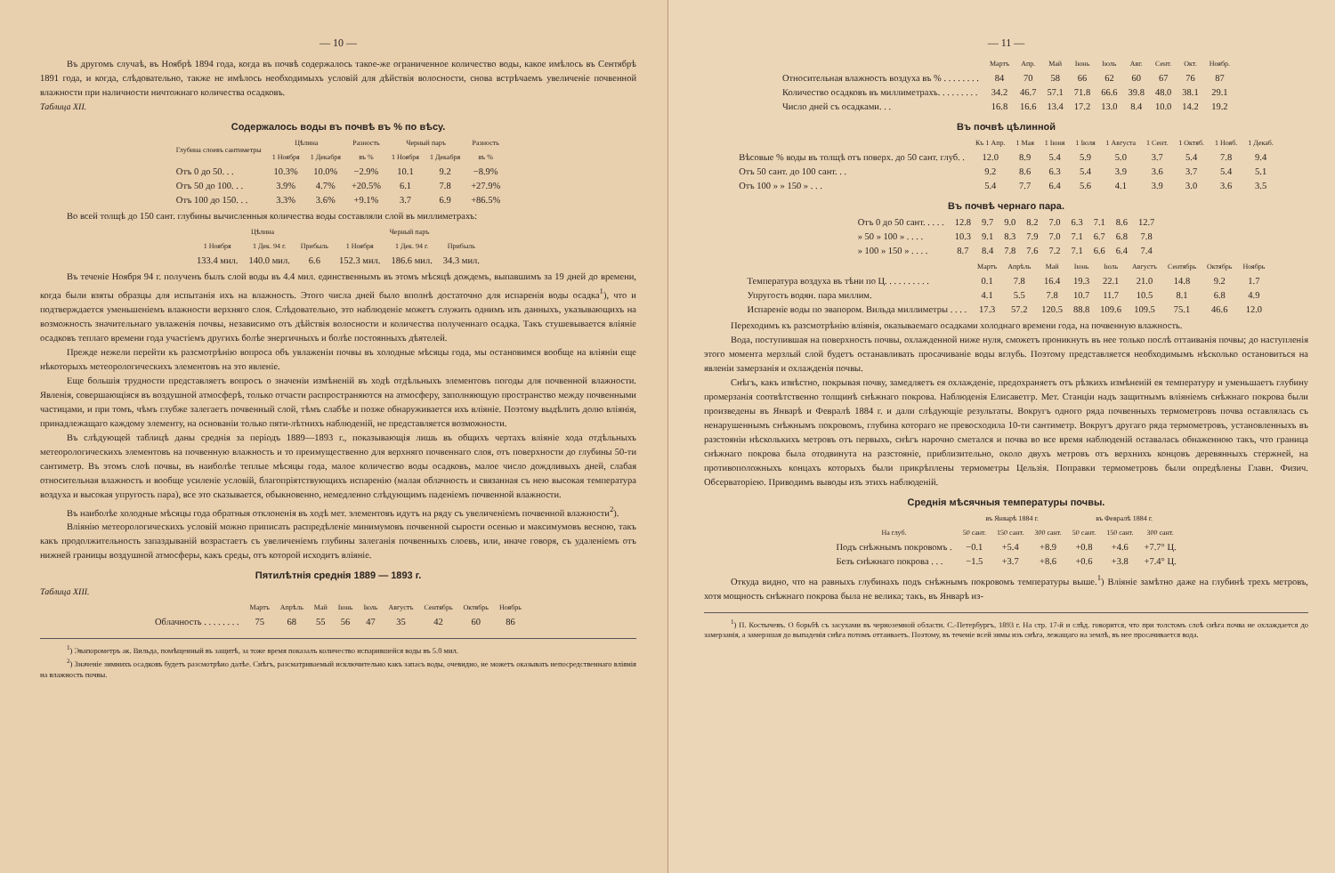— 10 —
Въ другомъ случаѣ, въ Ноябрѣ 1894 года, когда въ почвѣ содержалось такое-же ограниченное количество воды, какое имѣлось въ Сентябрѣ 1891 года, и когда, слѣдовательно, также не имѣлось необходимыхъ условій для дѣйствія волосности, снова встрѣчаемъ увеличеніе почвенной влажности при наличности ничтожнаго количества осадковъ.
Таблица XII.
Содержалось воды въ почвѣ въ % по вѣсу.
| Глубина слоевъ сантиметры | Цѣлина | | Разность | Черный паръ | | Разность |
| --- | --- | --- | --- | --- | --- | --- |
| | 1 Ноября | 1 Декабря | въ % | 1 Ноября | 1 Декабря | въ % |
| Отъ 0 до 50. . . | 10.3% | 10.0% | −2.9% | 10.1 | 9.2 | −8.9% |
| Отъ 50 до 100. . . | 3.9% | 4.7% | +20.5% | 6.1 | 7.8 | +27.9% |
| Отъ 100 до 150. . . | 3.3% | 3.6% | +9.1% | 3.7 | 6.9 | +86.5% |
Во всей толщѣ до 150 сант. глубины вычисленныя количества воды составляли слой въ миллиметрахъ:
| Цѣлина | | | Черный паръ | | |
| --- | --- | --- | --- | --- | --- |
| 1 Ноября | 1 Дек. 94 г. | Прибыль | 1 Ноября | 1 Дек. 94 г. | Прибыль |
| 133.4 мил. | 140.0 мил. | 6.6 | 152.3 мил. | 186.6 мил. | 34.3 мил. |
Въ теченіе Ноября 94 г. полученъ былъ слой воды въ 4.4 мил. единственнымъ въ этомъ мѣсяцѣ дождемъ, выпавшимъ за 19 дней до времени, когда были взяты образцы для испытанія ихъ на влажность. Этого числа дней было вполнѣ достаточно для испаренія воды осадка<sup>1</sup>), что и подтверждается уменьшеніемъ влажности верхняго слоя. Слѣдовательно, это наблюденіе можетъ служить однимъ изъ данныхъ, указывающихъ на возможность значительнаго увлаженія почвы, независимо отъ дѣйствія волосности и количества полученнаго осадка. Такъ стушевывается вліяніе осадковъ теплаго времени года участіемъ другихъ болѣе энергичныхъ и болѣе постоянныхъ дѣятелей.
Прежде нежели перейти къ разсмотрѣнію вопроса объ увлаженіи почвы въ холодные мѣсяцы года, мы остановимся вообще на вліяніи еще нѣкоторыхъ метеорологическихъ элементовъ на это явленіе.
Еще большія трудности представляетъ вопросъ о значеніи измѣненій въ ходѣ отдѣльныхъ элементовъ погоды для почвенной влажности. Явленія, совершающіяся въ воздушной атмосферѣ, только отчасти распространяются на атмосферу, заполняющую пространство между почвенными частицами, и при томъ, чѣмъ глубже залегаетъ почвенный слой, тѣмъ слабѣе и позже обнаруживается ихъ вліяніе. Поэтому выдѣлить долю вліянія, принадлежащаго каждому элементу, на основаніи только пяти-лѣтнихъ наблюденій, не представляется возможности.
Въ слѣдующей таблицѣ даны среднія за періодъ 1889—1893 г., показывающія лишь въ общихъ чертахъ вліяніе хода отдѣльныхъ метеорологическихъ элементовъ на почвенную влажность и то преимущественно для верхняго почвеннаго слоя, отъ поверхности до глубины 50-ти сантиметр. Въ этомъ слоѣ почвы, въ наиболѣе теплые мѣсяцы года, малое количество воды осадковъ, малое число дождливыхъ дней, слабая относительная влажность и вообще усиленіе условій, благопріятствующихъ испаренію (малая облачность и связанная съ нею высокая температура воздуха и высокая упругость пара), все это сказывается, обыкновенно, немедленно слѣдующимъ паденіемъ почвенной влажности.
Въ наиболѣе холодные мѣсяцы года обратныя отклоненія въ ходѣ мет. элементовъ идутъ на ряду съ увеличеніемъ почвенной влажности<sup>2</sup>).
Вліянію метеорологическихъ условій можно приписать распредѣленіе минимумовъ почвенной сырости осенью и максимумовъ весною, такъ какъ продолжительность запаздываній возрастаетъ съ увеличеніемъ глубины залеганія почвенныхъ слоевъ, или, иначе говоря, съ удаленіемъ отъ нижней границы воздушной атмосферы, какъ среды, отъ которой исходитъ вліяніе.
Пятилѣтнія среднія 1889 — 1893 г.
Таблица XIII.
| | Мартъ | Апрѣль | Май | Іюнь | Іюль | Августъ | Сентябрь | Октябрь | Ноябрь |
| --- | --- | --- | --- | --- | --- | --- | --- | --- | --- |
| Облачность . . . . . . . . | 75 | 68 | 55 | 56 | 47 | 35 | 42 | 60 | 86 |
<sup>1</sup>) Эвапорометръ ак. Вильда, помѣщенный въ защитѣ, за тоже время показалъ количество испарившейся воды въ 5.0 мил.
<sup>2</sup>) Значеніе зимнихъ осадковъ будетъ разсмотрѣно далѣе. Снѣгъ, разсматриваемый исключительно какъ запасъ воды, очевидно, не можетъ оказывать непосредственнаго вліянія на влажность почвы.
— 11 —
| | Мартъ | Апр. | Май | Іюнь | Іюль | Авг. | Сент. | Окт. | Ноябр. |
| --- | --- | --- | --- | --- | --- | --- | --- | --- | --- |
| Относительная влажность воздуха въ % . . . . . . . . | 84 | 70 | 58 | 66 | 62 | 60 | 67 | 76 | 87 |
| Количество осадковъ въ миллиметрахъ. . . . . . . . . | 34.2 | 46.7 | 57.1 | 71.8 | 66.6 | 39.8 | 48.0 | 38.1 | 29.1 |
| Число дней съ осадками. . . | 16.8 | 16.6 | 13.4 | 17.2 | 13.0 | 8.4 | 10.0 | 14.2 | 19.2 |
Въ почвѣ цѣлинной
| | Къ 1 Апр. | 1 Мая | 1 Іюня | 1 Іюля | 1 Августа | 1 Сент. | 1 Октяб. | 1 Нояб. | 1 Декаб. |
| --- | --- | --- | --- | --- | --- | --- | --- | --- | --- |
| Вѣсовые % воды въ толщѣ отъ поверх. до 50 сант. глуб. . | 12.0 | 8.9 | 5.4 | 5.9 | 5.0 | 3.7 | 5.4 | 7.8 | 9.4 |
| Отъ 50 сант. до 100 сант. . . | 9.2 | 8.6 | 6.3 | 5.4 | 3.9 | 3.6 | 3.7 | 5.4 | 5.1 |
| Отъ 100 » » 150 » . . . | 5.4 | 7.7 | 6.4 | 5.6 | 4.1 | 3.9 | 3.0 | 3.6 | 3.5 |
Въ почвѣ чернаго пара.
| Отъ 0 до 50 сант. . . . . | 12.8 | 9.7 | 9.0 | 8.2 | 7.0 | 6.3 | 7.1 | 8.6 | 12.7 |
| » 50 » 100 » . . . . | 10.3 | 9.1 | 8.3 | 7.9 | 7.0 | 7.1 | 6.7 | 6.8 | 7.8 |
| » 100 » 150 » . . . . | 8.7 | 8.4 | 7.8 | 7.6 | 7.2 | 7.1 | 6.6 | 6.4 | 7.4 |
| | Мартъ | Апрѣль | Май | Іюнь | Іюль | Августъ | Сентябрь | Октябрь | Ноябрь |
| --- | --- | --- | --- | --- | --- | --- | --- | --- | --- |
| Температура воздуха въ тѣни по Ц. . . . . . . . . . | 0.1 | 7.8 | 16.4 | 19.3 | 22.1 | 21.0 | 14.8 | 9.2 | 1.7 |
| Упругость водян. пара миллим. | 4.1 | 5.5 | 7.8 | 10.7 | 11.7 | 10.5 | 8.1 | 6.8 | 4.9 |
| Испареніе воды по эвапором. Вильда миллиметры . . . . | 17.3 | 57.2 | 120.5 | 88.8 | 109.6 | 109.5 | 75.1 | 46.6 | 12.0 |
Переходимъ къ разсмотрѣнію вліянія, оказываемаго осадками холоднаго времени года, на почвенную влажность.
Вода, поступившая на поверхность почвы, охлажденной ниже нуля, сможетъ проникнуть въ нее только послѣ оттаиванія почвы; до наступленія этого момента мерзлый слой будетъ останавливать просачиваніе воды вглубь. Поэтому представляется необходимымъ нѣсколько остановиться на явленіи замерзанія и охлажденія почвы.
Снѣгъ, какъ извѣстно, покрывая почву, замедляетъ ея охлажденіе, предохраняетъ отъ рѣзкихъ измѣненій ея температуру и уменьшаетъ глубину промерзанія соотвѣтственно толщинѣ снѣжнаго покрова. Наблюденія Елисаветгр. Мет. Станціи надъ защитнымъ вліяніемъ снѣжнаго покрова были произведены въ Январѣ и Февралѣ 1884 г. и дали слѣдующіе результаты. Вокругъ одного ряда почвенныхъ термометровъ почва оставлялась съ ненарушеннымъ снѣжнымъ покровомъ, глубина котораго не превосходила 10-ти сантиметр. Вокругъ другаго ряда термометровъ, установленныхъ въ разстояніи нѣсколькихъ метровъ отъ первыхъ, снѣгъ нарочно сметался и почва во все время наблюденій оставалась обнаженною такъ, что граница снѣжнаго покрова была отодвинута на разстояніе, приблизительно, около двухъ метровъ отъ верхнихъ концовъ деревянныхъ стержней, на противоположныхъ концахъ которыхъ были прикрѣплены термометры Цельзія. Поправки термометровъ были опредѣлены Главн. Физич. Обсерваторіею. Приводимъ выводы изъ этихъ наблюденій.
Среднія мѣсячныя температуры почвы.
| | въ Январѣ 1884 г. | | | въ Февралѣ 1884 г. | | |
| --- | --- | --- | --- | --- | --- | --- |
| На глуб. | 50 сант. | 150 сант. | 300 сант. | 50 сант. | 150 сант. | 300 сант. |
| Подъ снѣжнымъ покровомъ . | −0.1 | +5.4 | +8.9 | +0.8 | +4.6 | +7.7° Ц. |
| Безъ снѣжнаго покрова . . . | −1.5 | +3.7 | +8.6 | +0.6 | +3.8 | +7.4° Ц. |
Откуда видно, что на равныхъ глубинахъ подъ снѣжнымъ покровомъ температуры выше.<sup>1</sup>) Вліяніе замѣтно даже на глубинѣ трехъ метровъ, хотя мощность снѣжнаго покрова была не велика; такъ, въ Январѣ из-
<sup>1</sup>) П. Костычевъ. О борьбѣ съ засухами въ черноземной области. С.-Петербургъ, 1893 г. На стр. 17-й и слѣд. говорится, что при толстомъ слоѣ снѣга почва не охлаждается до замерзанія, а замерзшая до выпаденія снѣга потомъ оттаиваетъ. Поэтому, въ теченіе всей зимы изъ снѣга, лежащаго на землѣ, въ нее просачивается вода.